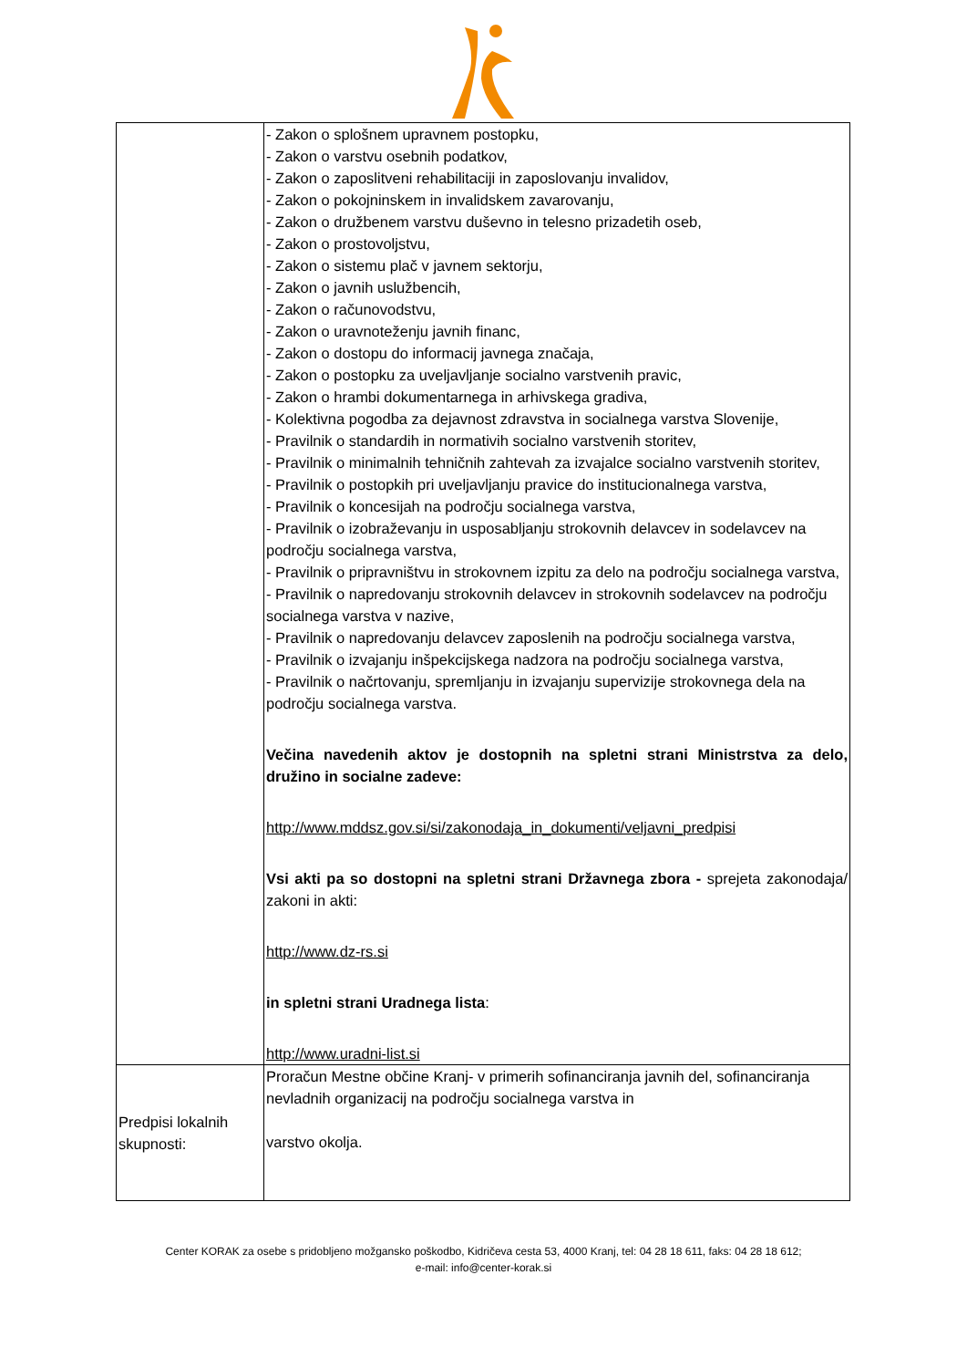| | - Zakon o splošnem upravnem postopku, - Zakon o varstvu osebnih podatkov, - Zakon o zaposlitveni rehabilitaciji in zaposlovanju invalidov, - Zakon o pokojninskem in invalidskem zavarovanju, - Zakon o družbenem varstvu duševno in telesno prizadetih oseb, - Zakon o prostovoljstvu, - Zakon o sistemu plač v javnem sektorju, - Zakon o javnih uslužbencih, - Zakon o računovodstvu, - Zakon o uravnoteženju javnih financ, - Zakon o dostopu do informacij javnega značaja, - Zakon o postopku za uveljavljanje socialno varstvenih pravic, - Zakon o hrambi dokumentarnega in arhivskega gradiva, - Kolektivna pogodba za dejavnost zdravstva in socialnega varstva Slovenije, - Pravilnik o standardih in normativih socialno varstvenih storitev, - Pravilnik o minimalnih tehničnih zahtevah za izvajalce socialno varstvenih storitev, - Pravilnik o postopkih pri uveljavljanju pravice do institucionalnega varstva, - Pravilnik o koncesijah na področju socialnega varstva, - Pravilnik o izobraževanju in usposabljanju strokovnih delavcev in sodelavcev na področju socialnega varstva, - Pravilnik o pripravništvu in strokovnem izpitu za delo na področju socialnega varstva, - Pravilnik o napredovanju strokovnih delavcev in strokovnih sodelavcev na področju socialnega varstva v nazive, - Pravilnik o napredovanju delavcev zaposlenih na področju socialnega varstva, - Pravilnik o izvajanju inšpekcijskega nadzora na področju socialnega varstva, - Pravilnik o načrtovanju, spremljanju in izvajanju supervizije strokovnega dela na področju socialnega varstva. Večina navedenih aktov je dostopnih na spletni strani Ministrstva za delo, družino in socialne zadeve: http://www.mddsz.gov.si/si/zakonodaja_in_dokumenti/veljavni_predpisi Vsi akti pa so dostopni na spletni strani Državnega zbora - sprejeta zakonodaja/ zakoni in akti: http://www.dz-rs.si in spletni strani Uradnega lista : http://www.uradni-list.si |
| Predpisi lokalnih skupnosti: | Proračun Mestne občine Kranj- v primerih sofinanciranja javnih del, sofinanciranja nevladnih organizacij na področju socialnega varstva in varstvo okolja. |
Center KORAK za osebe s pridobljeno možgansko poškodbo, Kidričeva cesta 53, 4000 Kranj, tel: 04 28 18 611, faks: 04 28 18 612;
e-mail: info@center-korak.si